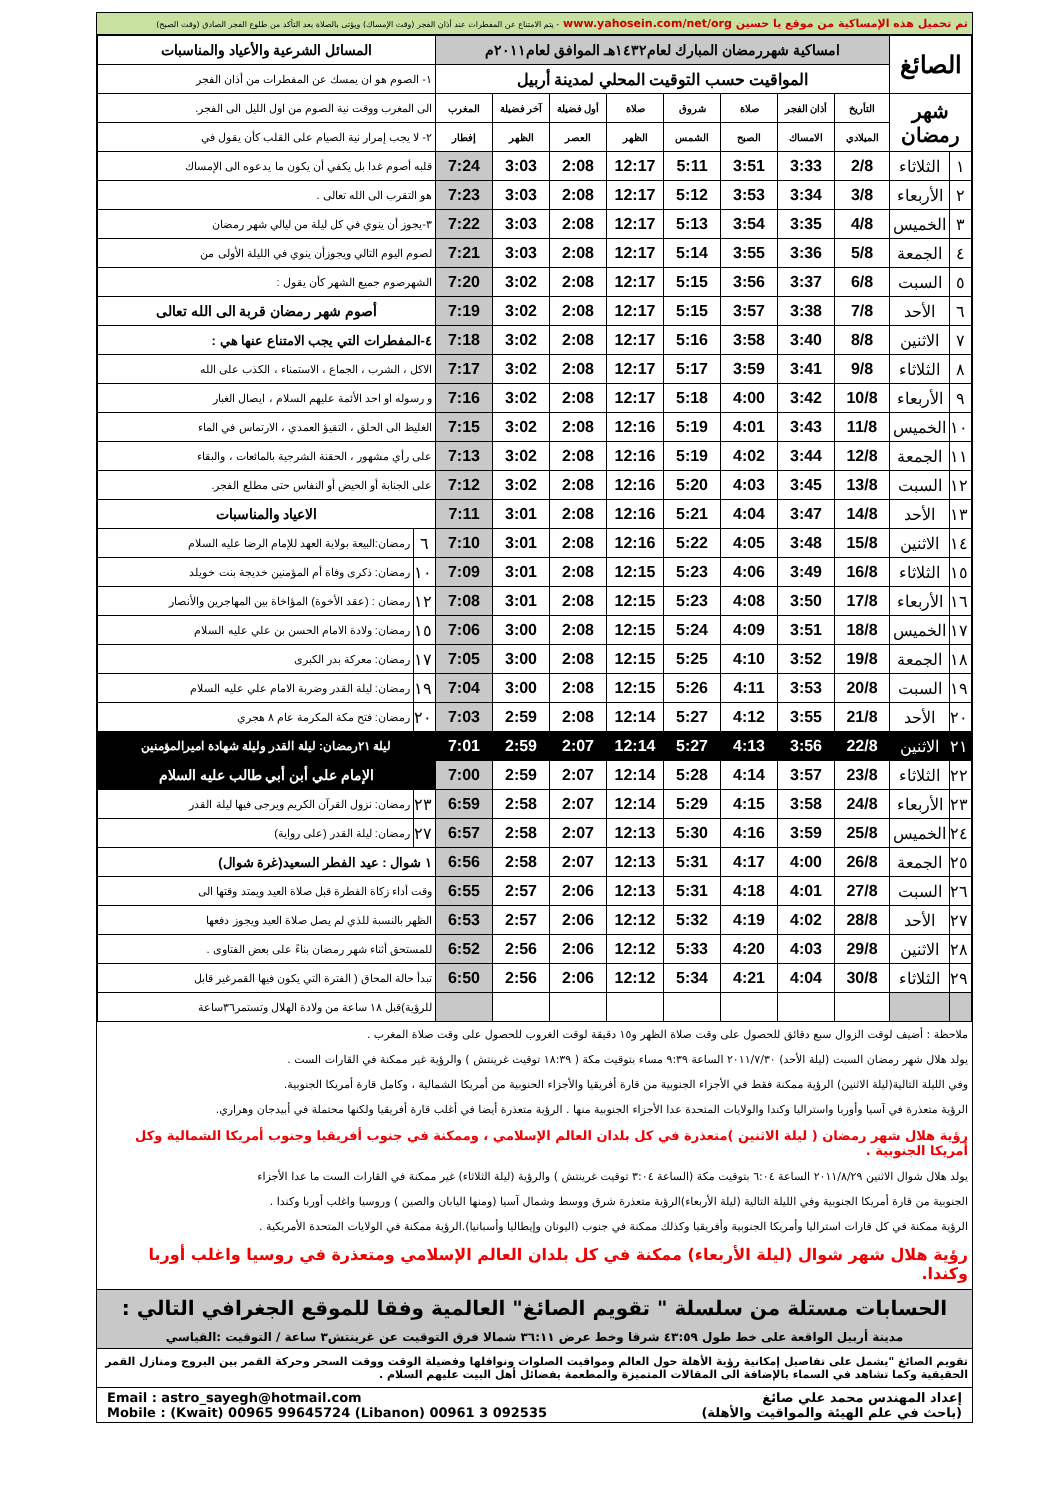تم تحميل هذه الإمساكية من موقع يا حسين www.yahosein.com/net/org - يتم الامتناع عن المفطرات عند أذان الفجر (وقت الإمساك) ويؤتى بالصلاة بعد التأكد من طلوع الفجر الصادق (وقت الصبح)
| الصائغ | | امساكية شهررمضان المبارك لعام١٤٣٢هـ الموافق لعام٢٠١١م | | | | | | | | المسائل الشرعية والأعياد والمناسبات | |
| | | المواقيت حسب التوقيت المحلي لمدينة أربيل | | | | | | | | ١- الصوم هو ان يمسك عن المفطرات من أذان الفجر | |
| شهر رمضان | | التأريخ | أذان الفجر | صلاة | شروق | صلاة | أول فضيلة | آخر فضيلة | المغرب | الى المغرب ووقت نية الصوم من اول الليل الى الفجر. | |
| | | الميلادي | الامساك | الصبح | الشمس | الظهر | العصر | الظهر | إفطار | ٢- لا يجب إمرار نية الصيام على القلب كأن يقول في | |
| ١ | الثلاثاء | 2/8 | 3:33 | 3:51 | 5:11 | 12:17 | 2:08 | 3:03 | 7:24 | قلبه أصوم غدا بل يكفي أن يكون ما يدعوه الى الإمساك | |
| ٢ | الأربعاء | 3/8 | 3:34 | 3:53 | 5:12 | 12:17 | 2:08 | 3:03 | 7:23 | هو التقرب الى الله تعالى . | |
| ٣ | الخميس | 4/8 | 3:35 | 3:54 | 5:13 | 12:17 | 2:08 | 3:03 | 7:22 | ٣-يجوز أن ينوي في كل ليلة من ليالي شهر رمضان | |
| ٤ | الجمعة | 5/8 | 3:36 | 3:55 | 5:14 | 12:17 | 2:08 | 3:03 | 7:21 | لصوم اليوم التالي ويجوزأن ينوي في الليلة الأولى من | |
| ٥ | السبت | 6/8 | 3:37 | 3:56 | 5:15 | 12:17 | 2:08 | 3:02 | 7:20 | الشهرصوم جميع الشهر كأن يقول : | |
| ٦ | الأحد | 7/8 | 3:38 | 3:57 | 5:15 | 12:17 | 2:08 | 3:02 | 7:19 | أصوم شهر رمضان قربة الى الله تعالى | |
| ٧ | الاثنين | 8/8 | 3:40 | 3:58 | 5:16 | 12:17 | 2:08 | 3:02 | 7:18 | ٤-المفطرات التي يجب الامتناع عنها هي : | |
| ٨ | الثلاثاء | 9/8 | 3:41 | 3:59 | 5:17 | 12:17 | 2:08 | 3:02 | 7:17 | الاكل ، الشرب ، الجماع ، الاستمناء ، الكذب على الله | |
| ٩ | الأربعاء | 10/8 | 3:42 | 4:00 | 5:18 | 12:17 | 2:08 | 3:02 | 7:16 | و رسوله او احد الأئمة عليهم السلام ، ايصال الغبار | |
| ١٠ | الخميس | 11/8 | 3:43 | 4:01 | 5:19 | 12:16 | 2:08 | 3:02 | 7:15 | الغليظ الى الحلق ، التقيؤ العمدي ، الارتماس في الماء | |
| ١١ | الجمعة | 12/8 | 3:44 | 4:02 | 5:19 | 12:16 | 2:08 | 3:02 | 7:13 | على رأي مشهور ، الحقنة الشرجية بالمائعات ، والبقاء | |
| ١٢ | السبت | 13/8 | 3:45 | 4:03 | 5:20 | 12:16 | 2:08 | 3:02 | 7:12 | على الجنابة أو الحيض أو النفاس حتى مطلع الفجر. | |
| ١٣ | الأحد | 14/8 | 3:47 | 4:04 | 5:21 | 12:16 | 2:08 | 3:01 | 7:11 | الاعياد والمناسبات | |
| ١٤ | الاثنين | 15/8 | 3:48 | 4:05 | 5:22 | 12:16 | 2:08 | 3:01 | 7:10 | ٦ | رمضان:البيعة بولاية العهد للإمام الرضا عليه السلام |
| ١٥ | الثلاثاء | 16/8 | 3:49 | 4:06 | 5:23 | 12:15 | 2:08 | 3:01 | 7:09 | ١٠ | رمضان: ذكرى وفاة أم المؤمنين خديجة بنت خويلد |
| ١٦ | الأربعاء | 17/8 | 3:50 | 4:08 | 5:23 | 12:15 | 2:08 | 3:01 | 7:08 | ١٢ | رمضان : (عقد الأخوة) المؤاخاة بين المهاجرين والأنصار |
| ١٧ | الخميس | 18/8 | 3:51 | 4:09 | 5:24 | 12:15 | 2:08 | 3:00 | 7:06 | ١٥ | رمضان: ولادة الامام الحسن بن علي عليه السلام |
| ١٨ | الجمعة | 19/8 | 3:52 | 4:10 | 5:25 | 12:15 | 2:08 | 3:00 | 7:05 | ١٧ | رمضان: معركة بدر الكبرى |
| ١٩ | السبت | 20/8 | 3:53 | 4:11 | 5:26 | 12:15 | 2:08 | 3:00 | 7:04 | ١٩ | رمضان: ليلة القدر وضربة الامام علي عليه السلام |
| ٢٠ | الأحد | 21/8 | 3:55 | 4:12 | 5:27 | 12:14 | 2:08 | 2:59 | 7:03 | ٢٠ | رمضان: فتح مكة المكرمة عام ٨ هجري |
| ٢١ | الاثنين | 22/8 | 3:56 | 4:13 | 5:27 | 12:14 | 2:07 | 2:59 | 7:01 | ليلة ٢١رمضان: ليلة القدر وليلة شهادة اميرالمؤمنين | |
| ٢٢ | الثلاثاء | 23/8 | 3:57 | 4:14 | 5:28 | 12:14 | 2:07 | 2:59 | 7:00 | الإمام علي أبن أبي طالب عليه السلام | |
| ٢٣ | الأربعاء | 24/8 | 3:58 | 4:15 | 5:29 | 12:14 | 2:07 | 2:58 | 6:59 | ٢٣ | رمضان: نزول القرآن الكريم ويرجى فيها ليلة القدر |
| ٢٤ | الخميس | 25/8 | 3:59 | 4:16 | 5:30 | 12:13 | 2:07 | 2:58 | 6:57 | ٢٧ | رمضان: ليلة القدر (على رواية) |
| ٢٥ | الجمعة | 26/8 | 4:00 | 4:17 | 5:31 | 12:13 | 2:07 | 2:58 | 6:56 | ١ شوال : عيد الفطر السعيد(غرة شوال) | |
| ٢٦ | السبت | 27/8 | 4:01 | 4:18 | 5:31 | 12:13 | 2:06 | 2:57 | 6:55 | وقت أداء زكاة الفطرة قبل صلاة العيد ويمتد وقتها الى | |
| ٢٧ | الأحد | 28/8 | 4:02 | 4:19 | 5:32 | 12:12 | 2:06 | 2:57 | 6:53 | الظهر بالنسبة للذي لم يصل صلاة العيد ويجوز دفعها | |
| ٢٨ | الاثنين | 29/8 | 4:03 | 4:20 | 5:33 | 12:12 | 2:06 | 2:56 | 6:52 | للمستحق أثناء شهر رمضان بناءً على بعض الفتاوى . | |
| ٢٩ | الثلاثاء | 30/8 | 4:04 | 4:21 | 5:34 | 12:12 | 2:06 | 2:56 | 6:50 | تبدأ حالة المحاق ( الفترة التي يكون فيها القمرغير قابل | |
| | | | | | | | | | | للرؤية)قبل ١٨ ساعة من ولادة الهلال وتستمر٣٦ساعة | |
ملاحظة : أضيف لوقت الزوال سبع دقائق للحصول على وقت صلاة الظهر و١٥ دقيقة لوقت الغروب للحصول على وقت صلاة المغرب .
يولد هلال شهر رمضان السبت (ليلة الأحد) ٢٠١١/٧/٣٠ الساعة ٩:٣٩ مساء بتوقيت مكة ( ١٨:٣٩ توقيت غرينتش ) والرؤية غير ممكنة في القارات الست .
وفي الليلة التالية(ليلة الاثنين) الرؤية ممكنة فقط في الأجزاء الجنوبية من قارة أفريقيا والأجزاء الحنوبية من أمريكا الشمالية ، وكامل قارة أمريكا الجنوبية.
الرؤية متعذرة في آسيا وأوربا واستراليا وكندا والولايات المتحدة عدا الأجزاء الجنوبية منها . الرؤية متعذرة أيضا في أغلب قارة أفريقيا ولكنها محتملة في أبيدجان وهراري.
رؤية هلال شهر رمضان ( ليلة الاثنين )متعذرة في كل بلدان العالم الإسلامي ، وممكنة في جنوب أفريقيا وجنوب أمريكا الشمالية وكل أمريكا الجنوبية .
يولد هلال شوال الاثنين ٢٠١١/٨/٢٩ الساعة ٦:٠٤ بتوقيت مكة (الساعة ٣:٠٤ توقيت غرينتش ) والرؤية (ليلة الثلاثاء) غير ممكنة في القارات الست ما عدا الأجزاء
الجنوبية من قارة أمريكا الجنوبية وفي الليلة التالية (ليلة الأربعاء)الرؤية متعذرة شرق ووسط وشمال آسيا (ومنها اليابان والصين ) وروسيا واغلب أوربا وكندا .
الرؤية ممكنة في كل قارات استراليا وأمريكا الجنوبية وأفريقيا وكذلك ممكنة في جنوب (اليونان وإيطاليا وأسبانيا).الرؤية ممكنة في الولايات المتحدة الأمريكية .
رؤية هلال شهر شوال (ليلة الأربعاء) ممكنة في كل بلدان العالم الإسلامي ومتعذرة في روسيا واغلب أوربا وكندا.
الحسابات مستلة من سلسلة " تقويم الصائغ" العالمية وفقا للموقع الجغرافي التالي :
مدينة أربيل الواقعة على خط طول ٤٣:٥٩ شرقا وخط عرض ٣٦:١١ شمالا فرق التوقيت عن غرينتش٣ ساعة / التوقيت :القياسي
تقويم الصائغ "يشمل على تفاصيل إمكانية رؤية الأهلة حول العالم ومواقيت الصلوات ونوافلها وفضيلة الوقت ووقت السحر وحركة القمر بين البروج ومنازل القمر الحقيقية وكما تشاهد في السماء بالإضافة الى المقالات المتميزة والمطعمة بفضائل أهل البيت عليهم السلام .
إعداد المهندس محمد علي صائغ
(باحث في علم الهيئة والمواقيت والأهلة)
Email : astro_sayegh@hotmail.com
Mobile : (Kwait) 00965 99645724 (Libanon) 00961 3 092535